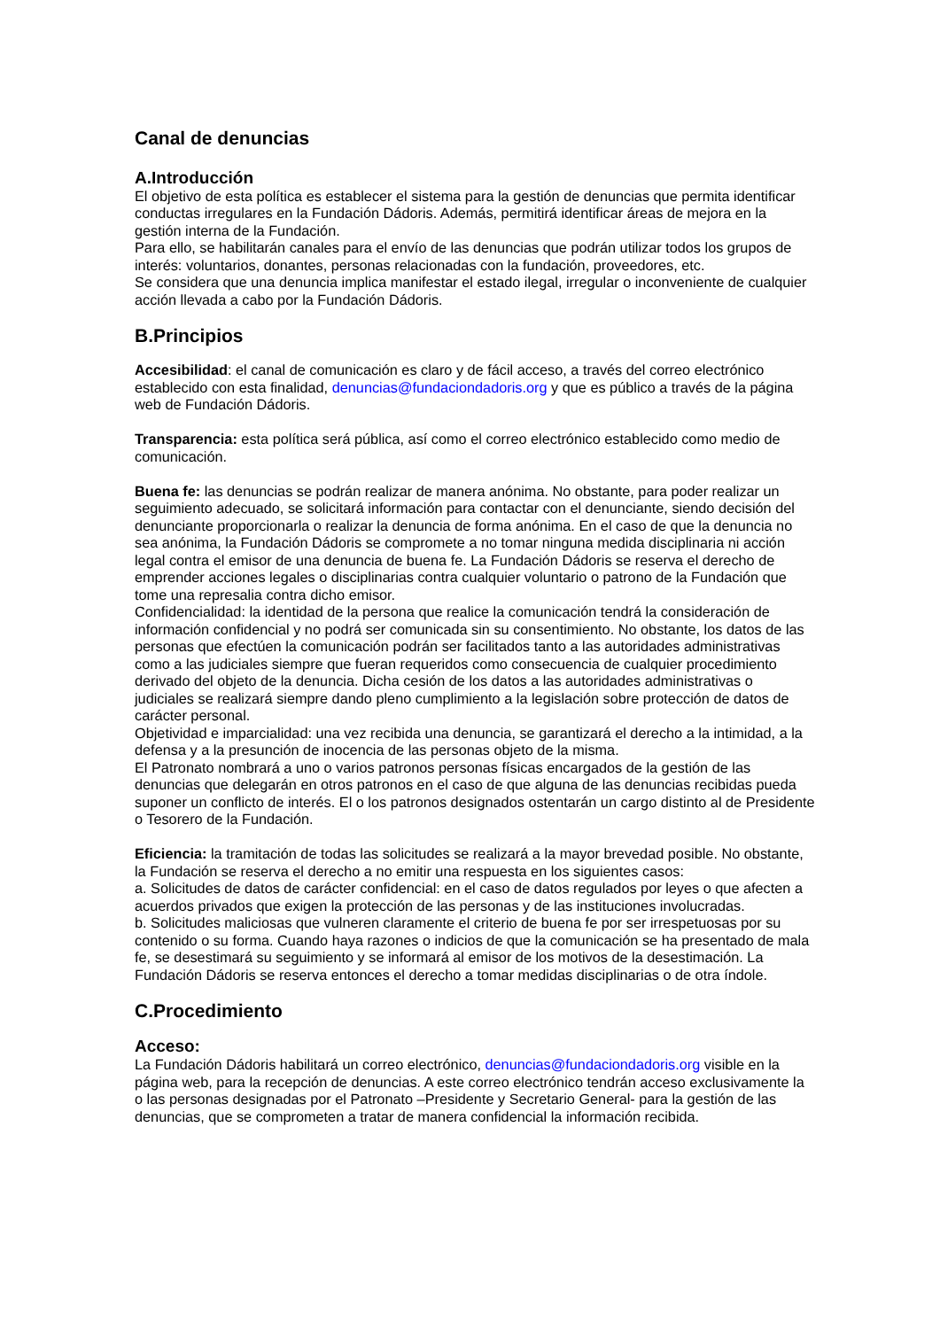Canal de denuncias
A.Introducción
El objetivo de esta política es establecer el sistema para la gestión de denuncias que permita identificar conductas irregulares en la Fundación Dádoris. Además, permitirá identificar áreas de mejora en la gestión interna de la Fundación.
Para ello, se habilitarán canales para el envío de las denuncias que podrán utilizar todos los grupos de interés: voluntarios, donantes, personas relacionadas con la fundación, proveedores, etc.
Se considera que una denuncia implica manifestar el estado ilegal, irregular o inconveniente de cualquier acción llevada a cabo por la Fundación Dádoris.
B.Principios
Accesibilidad: el canal de comunicación es claro y de fácil acceso, a través del correo electrónico establecido con esta finalidad, denuncias@fundaciondadoris.org y que es público a través de la página web de Fundación Dádoris.
Transparencia: esta política será pública, así como el correo electrónico establecido como medio de comunicación.
Buena fe: las denuncias se podrán realizar de manera anónima. No obstante, para poder realizar un seguimiento adecuado, se solicitará información para contactar con el denunciante, siendo decisión del denunciante proporcionarla o realizar la denuncia de forma anónima. En el caso de que la denuncia no sea anónima, la Fundación Dádoris se compromete a no tomar ninguna medida disciplinaria ni acción legal contra el emisor de una denuncia de buena fe. La Fundación Dádoris se reserva el derecho de emprender acciones legales o disciplinarias contra cualquier voluntario o patrono de la Fundación que tome una represalia contra dicho emisor.
Confidencialidad: la identidad de la persona que realice la comunicación tendrá la consideración de información confidencial y no podrá ser comunicada sin su consentimiento. No obstante, los datos de las personas que efectúen la comunicación podrán ser facilitados tanto a las autoridades administrativas como a las judiciales siempre que fueran requeridos como consecuencia de cualquier procedimiento derivado del objeto de la denuncia. Dicha cesión de los datos a las autoridades administrativas o judiciales se realizará siempre dando pleno cumplimiento a la legislación sobre protección de datos de carácter personal.
Objetividad e imparcialidad: una vez recibida una denuncia, se garantizará el derecho a la intimidad, a la defensa y a la presunción de inocencia de las personas objeto de la misma.
El Patronato nombrará a uno o varios patronos personas físicas encargados de la gestión de las denuncias que delegarán en otros patronos en el caso de que alguna de las denuncias recibidas pueda suponer un conflicto de interés. El o los patronos designados ostentarán un cargo distinto al de Presidente o Tesorero de la Fundación.
Eficiencia: la tramitación de todas las solicitudes se realizará a la mayor brevedad posible. No obstante, la Fundación se reserva el derecho a no emitir una respuesta en los siguientes casos:
a. Solicitudes de datos de carácter confidencial: en el caso de datos regulados por leyes o que afecten a acuerdos privados que exigen la protección de las personas y de las instituciones involucradas.
b. Solicitudes maliciosas que vulneren claramente el criterio de buena fe por ser irrespetuosas por su contenido o su forma. Cuando haya razones o indicios de que la comunicación se ha presentado de mala fe, se desestimará su seguimiento y se informará al emisor de los motivos de la desestimación. La Fundación Dádoris se reserva entonces el derecho a tomar medidas disciplinarias o de otra índole.
C.Procedimiento
Acceso:
La Fundación Dádoris habilitará un correo electrónico, denuncias@fundaciondadoris.org visible en la página web, para la recepción de denuncias. A este correo electrónico tendrán acceso exclusivamente la o las personas designadas por el Patronato –Presidente y Secretario General- para la gestión de las denuncias, que se comprometen a tratar de manera confidencial la información recibida.